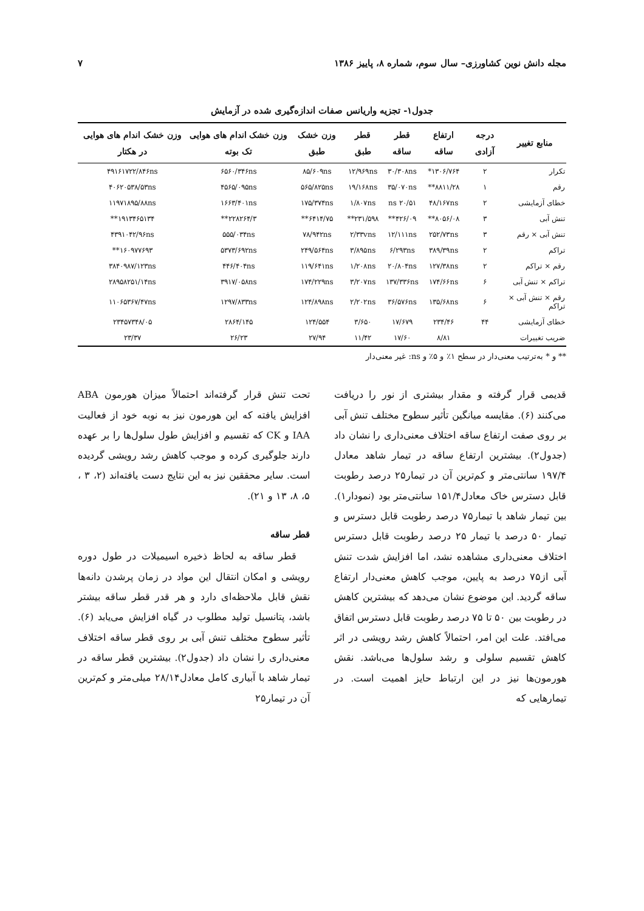مجله دانش نوین کشاورزی– سال سوم، شماره ۸، پاییز ۱۳۸۶ ۷
جدول۱- تجزیه واریانس صفات اندازه‌گیری شده در آزمایش
| منابع تغییر | درجه آزادی | ارتفاع ساقه | قطر ساقه | قطر طبق | وزن خشک طبق | وزن خشک اندام های هوایی تک بوته | وزن خشک اندام های هوایی در هکتار |
| --- | --- | --- | --- | --- | --- | --- | --- |
| تکرار | ۲ | ۱۳۰۶/۷۶۴* | ۳۰/۳۰۸ns | ۱۲/۹۶۹ns | ۸۵/۶۰۹ns | ۶۵۶۰/۳۴۶ns | ۴۹۱۶۱۷۲۲/۸۴۶ns |
| رقم | ۱ | ۸۸۱۱/۲۸** | ۳۵/۰۷۰ns | ۱۹/۱۶۸ns | ۵۶۵/۸۲۵ns | ۴۵۶۵/۰۹۵ns | ۴۰۶۲۰۵۳۸/۵۳ns |
| خطای آزمایشی | ۲ | ۴۸/۱۶۷ns | ۲۰/۵۱ ns | ۱/۸۰۷ns | ۱۷۵/۳۷۴ns | ۱۶۶۳/۴۰۱ns | ۱۱۹۷۱۸۹۵/۸۸ns |
| تنش آبی | ۳ | ۸۰۵۶/۰۸** | ۴۲۶/۰۹** | ۲۳۱/۵۹۸** | ۶۴۱۴/۷۵** | ۲۲۸۲۶۴/۳** | ۱۹۱۳۴۶۵۱۳۴** |
| تنش آبی × رقم | ۳ | ۲۵۲/۷۳ns | ۱۲/۱۱۱ns | ۲/۳۳vns | ۷۸/۹۴۲ns | ۵۵۵/۰۳۴ns | ۴۳۹۱۰۴۲/۹۶ns |
| تراکم | ۲ | ۳۸۹/۳۹ns | ۶/۲۹۳ns | ۳/۸۹۵ns | ۲۴۹/۵۶۴ns | ۵۳۷۳/۶۹۲ns | ۱۶۰۹۷۷۶۹۳** |
| رقم × تراکم | ۲ | ۱۲۷/۳۸ns | ۲۰/۸۰۴ns | ۱/۲۰۸ns | ۱۱۹/۶۴۱ns | ۴۴۶/۴۰۴ns | ۳۸۴۰۹۸۷/۱۲۳ns |
| تراکم × تنش آبی | ۶ | ۱۷۴/۶۶ns | ۱۳۷/۳۳۶ns | ۳/۲۰۷ns | ۱۷۴/۲۲۹ns | ۳۹۱۷/۰۵۸ns | ۲۸۹۵۸۲۵۱/۱۴ns |
| رقم × تنش آبی × تراکم | ۶ | ۱۳۵/۶۸ns | ۳۶/۵۷۶ns | ۲/۲۰۲ns | ۱۲۴/۸۹۸ns | ۱۲۹۷/۸۳۳ns | ۱۱۰۶۵۳۶۷/۴۷ns |
| خطای آزمایشی | ۴۴ | ۲۳۴/۴۶ | ۱۷/۶۷۹ | ۳/۶۵۰ | ۱۲۴/۵۵۴ | ۲۸۶۴/۱۴۵ | ۲۳۴۵۷۳۴۸/۰۵ |
| ضریب تغییرات | | ۸/۸۱ | ۱۷/۶۰ | ۱۱/۴۲ | ۲۷/۹۴ | ۲۶/۲۳ | ۲۳/۳۷ |
** و * به‌ترتیب معنی‌دار در سطح ۱٪ و ۵٪ و ns: غیر معنی‌دار
قدیمی قرار گرفته و مقدار بیشتری از نور را دریافت می‌کنند (۶). مقایسه میانگین تأثیر سطوح مختلف تنش آبی بر روی صفت ارتفاع ساقه اختلاف معنی‌داری را نشان داد (جدول۲). بیشترین ارتفاع ساقه در تیمار شاهد معادل ۱۹۷/۴ سانتی‌متر و کم‌ترین آن در تیمار۲۵ درصد رطوبت قابل دسترس خاک معادل۱۵۱/۴ سانتی‌متر بود (نمودار۱). بین تیمار شاهد با تیمار۷۵ درصد رطوبت قابل دسترس و تیمار ۵۰ درصد با تیمار ۲۵ درصد رطوبت قابل دسترس اختلاف معنی‌داری مشاهده نشد، اما افزایش شدت تنش آبی از۷۵ درصد به پایین، موجب کاهش معنی‌دار ارتفاع ساقه گردید. این موضوع نشان می‌دهد که بیشترین کاهش در رطوبت بین ۵۰ تا ۷۵ درصد رطوبت قابل دسترس اتفاق می‌افتد. علت این امر، احتمالاً کاهش رشد رویشی در اثر کاهش تقسیم سلولی و رشد سلول‌ها می‌باشد. نقش هورمون‌ها نیز در این ارتباط حایز اهمیت است. در تیمارهایی که
تحت تنش قرار گرفته‌اند احتمالاً میزان هورمون ABA افزایش یافته که این هورمون نیز به نوبه خود از فعالیت IAA و CK که تقسیم و افزایش طول سلول‌ها را بر عهده دارند جلوگیری کرده و موجب کاهش رشد رویشی گردیده است. سایر محققین نیز به این نتایج دست یافته‌اند (۲، ۳ ، ۵، ۸، ۱۳ و ۲۱).
قطر ساقه
قطر ساقه به لحاظ ذخیره اسیمیلات در طول دوره رویشی و امکان انتقال این مواد در زمان پرشدن دانه‌ها نقش قابل ملاحظه‌ای دارد و هر قدر قطر ساقه بیشتر باشد، پتانسیل تولید مطلوب در گیاه افزایش می‌یابد (۶). تأثیر سطوح مختلف تنش آبی بر روی قطر ساقه اختلاف معنی‌داری را نشان داد (جدول۲). بیشترین قطر ساقه در تیمار شاهد با آبیاری کامل معادل۲۸/۱۴ میلی‌متر و کم‌ترین آن در تیمار۲۵